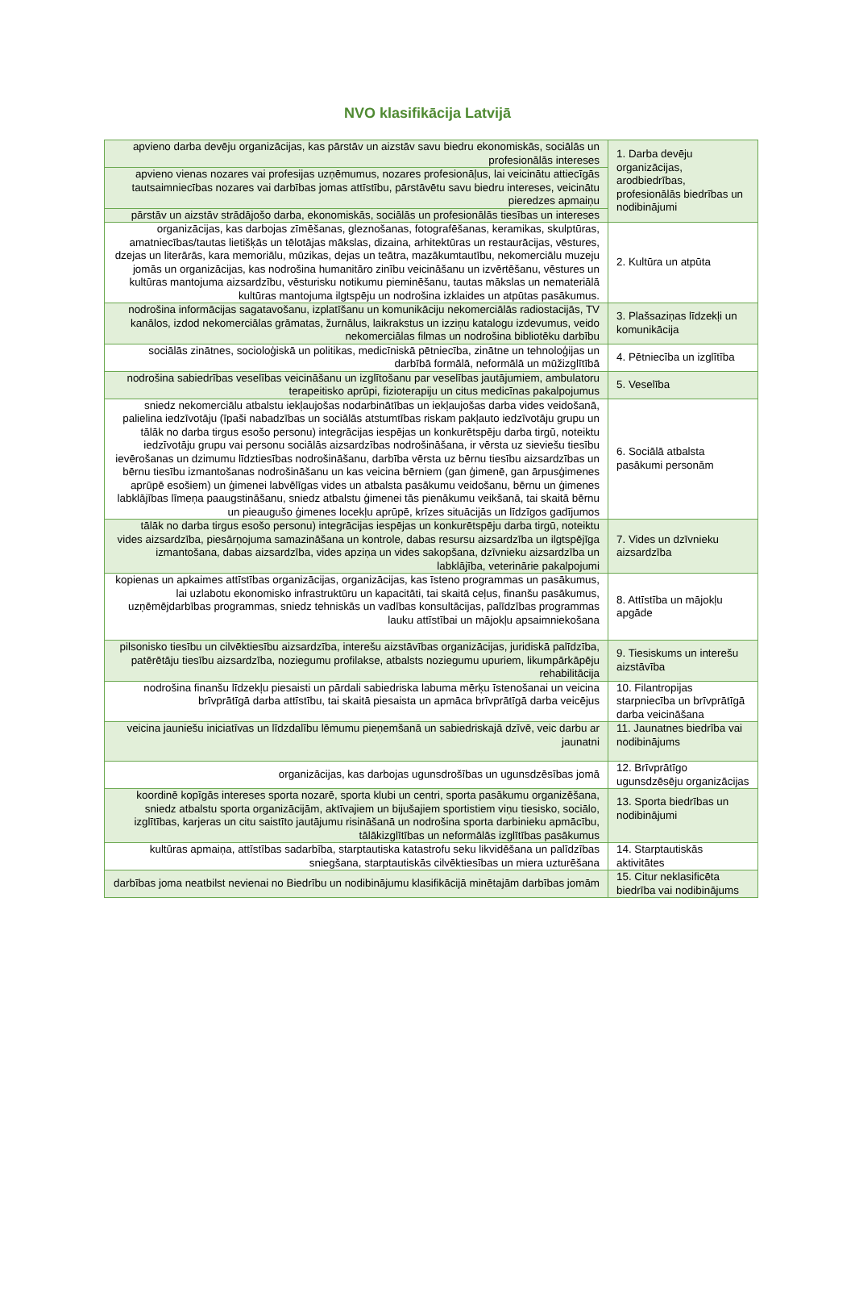NVO klasifikācija Latvijā
| apvieno darba devēju organizācijas, kas pārstāv un aizstāv savu biedru ekonomiskās, sociālās un profesionālās intereses | 1. Darba devēju organizācijas, arodbiedrības, profesionālās biedrības un nodibinājumi |
| apvieno vienas nozares vai profesijas uzņēmumus, nozares profesionāļus, lai veicinātu attiecīgās tautsaimniecības nozares vai darbības jomas attīstību, pārstāvētu savu biedru intereses, veicinātu pieredzes apmaiņu | |
| pārstāv un aizstāv strādājošo darba, ekonomiskās, sociālās un profesionālās tiesības un intereses | |
| organizācijas, kas darbojas zīmēšanas, gleznošanas, fotografēšanas, keramikas, skulptūras, amatniecības/tautas lietišķās un tēlotājas mākslas, dizaina, arhitektūras un restaurācijas, vēstures, dzejas un literārās, kara memoriālu, mūzikas, dejas un teātra, mazākumtautību, nekomerciālu muzeju jomās un organizācijas, kas nodrošina humanitāro zinību veicināšanu un izvērtēšanu, vēstures un kultūras mantojuma aizsardzību, vēsturisku notikumu pieminēšanu, tautas mākslas un nemateriālā kultūras mantojuma ilgtspēju un nodrošina izklaides un atpūtas pasākumus. | 2. Kultūra un atpūta |
| nodrošina informācijas sagatavošanu, izplatīšanu un komunikāciju nekomerciālās radiostacijās, TV kanālos, izdod nekomerciālas grāmatas, žurnālus, laikrakstus un izziņu katalogu izdevumus, veido nekomerciālas filmas un nodrošina bibliotēku darbību | 3. Plašsaziņas līdzekļi un komunikācija |
| sociālās zinātnes, socioloģiskā un politikas, medicīniskā pētniecība, zinātne un tehnoloģijas un darbībā formālā, neformālā un mūžizglītībā | 4. Pētniecība un izglītība |
| nodrošina sabiedrības veselības veicināšanu un izglītošanu par veselības jautājumiem, ambulatoru terapeitisko aprūpi, fizioterapiju un citus medicīnas pakalpojumus | 5. Veselība |
| sniedz nekomerciālu atbalstu iekļaujošas nodarbinātības un iekļaujošas darba vides veidošanā, palielina iedzīvotāju (īpaši nabadzības un sociālās atstumtības riskam pakļauto iedzīvotāju grupu un tālāk no darba tirgus esošo personu) integrācijas iespējas un konkurētspēju darba tirgū, noteiktu iedzīvotāju grupu vai personu sociālās aizsardzības nodrošināšana, ir vērsta uz sieviešu tiesību ievērošanas un dzimumu līdztiesības nodrošināšanu, darbība vērsta uz bērnu tiesību aizsardzības un bērnu tiesību izmantošanas nodrošināšanu un kas veicina bērniem (gan ģimenē, gan ārpusģimenes aprūpē esošiem) un ģimenei labvēlīgas vides un atbalsta pasākumu veidošanu, bērnu un ģimenes labklājības līmeņa paaugstināšanu, sniedz atbalstu ģimenei tās pienākumu veikšanā, tai skaitā bērnu un pieaugušo ģimenes locekļu aprūpē, krīzes situācijās un līdzīgos gadījumos | 6. Sociālā atbalsta pasākumi personām |
| tālāk no darba tirgus esošo personu) integrācijas iespējas un konkurētspēju darba tirgū, noteiktu vides aizsardzība, piesārņojuma samazināšana un kontrole, dabas resursu aizsardzība un ilgtspējīga izmantošana, dabas aizsardzība, vides apziņa un vides sakopšana, dzīvnieku aizsardzība un labklājība, veterinārie pakalpojumi | 7. Vides un dzīvnieku aizsardzība |
| kopienas un apkaimes attīstības organizācijas, organizācijas, kas īsteno programmas un pasākumus, lai uzlabotu ekonomisko infrastruktūru un kapacitāti, tai skaitā ceļus, finanšu pasākumus, uzņēmējdarbības programmas, sniedz tehniskās un vadības konsultācijas, palīdzības programmas lauku attīstībai un mājokļu apsaimniekošana | 8. Attīstība un mājokļu apgāde |
| pilsonisko tiesību un cilvēktiesību aizsardzība, interešu aizstāvības organizācijas, juridiskā palīdzība, patērētāju tiesību aizsardzība, noziegumu profilakse, atbalsts noziegumu upuriem, likumpārkāpēju rehabilitācija | 9. Tiesiskums un interešu aizstāvība |
| nodrošina finanšu līdzekļu piesaisti un pārdali sabiedriska labuma mērķu īstenošanai un veicina brīvprātīgā darba attīstību, tai skaitā piesaista un apmāca brīvprātīgā darba veicējus | 10. Filantropijas starpniecība un brīvprātīgā darba veicināšana |
| veicina jauniešu iniciatīvas un līdzdalību lēmumu pieņemšanā un sabiedriskajā dzīvē, veic darbu ar jaunatni | 11. Jaunatnes biedrība vai nodibinājums |
| organizācijas, kas darbojas ugunsdrošības un ugunsdzēsības jomā | 12. Brīvprātīgo ugunsdzēsēju organizācijas |
| koordinē kopīgās intereses sporta nozarē, sporta klubi un centri, sporta pasākumu organizēšana, sniedz atbalstu sporta organizācijām, aktīvajiem un bijušajiem sportistiem viņu tiesisko, sociālo, izglītības, karjeras un citu saistīto jautājumu risināšanā un nodrošina sporta darbinieku apmācību, tālākizglītības un neformālās izglītības pasākumus | 13. Sporta biedrības un nodibinājumi |
| kultūras apmaiņa, attīstības sadarbība, starptautiska katastrofu seku likvidēšana un palīdzības sniegšana, starptautiskās cilvēktiesības un miera uzturēšana | 14. Starptautiskās aktivitātes |
| darbības joma neatbilst nevienai no Biedrību un nodibinājumu klasifikācijā minētajām darbības jomām | 15. Citur neklasificēta biedrība vai nodibinājums |